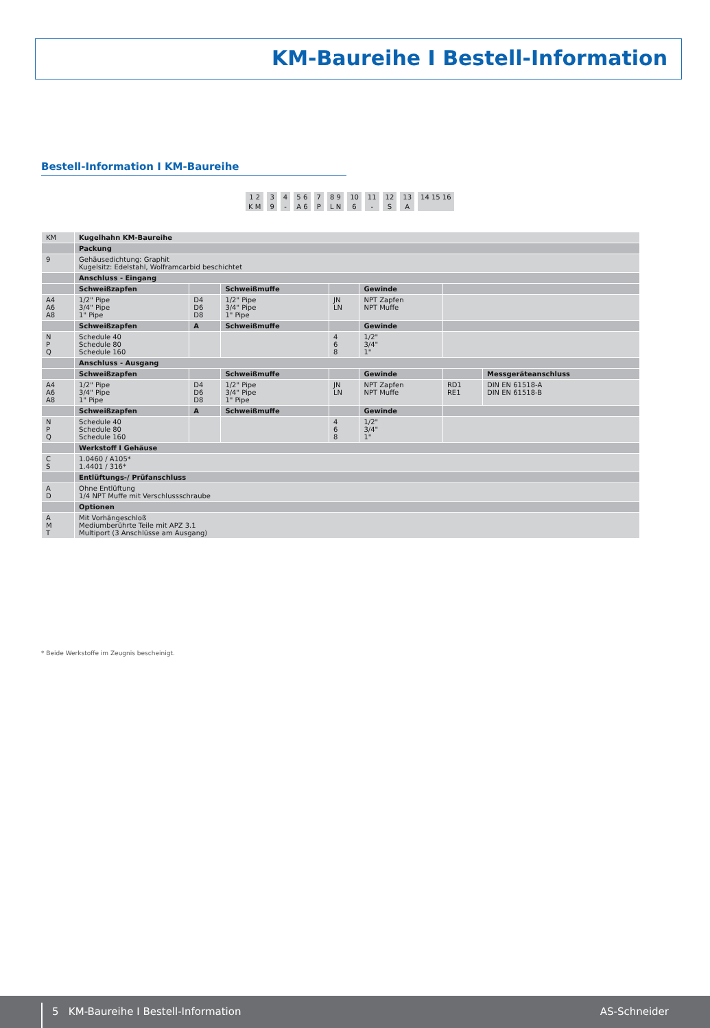KM-Baureihe I Bestell-Information
Bestell-Information I KM-Baureihe
| 1 2 | 3 | 4 | 5 6 | 7 | 8 9 | 10 | 11 | 12 | 13 | 14 15 16 |
| K M | 9 | - | A 6 | P | L N | 6 | - | S | A | |
| KM | Kugelhahn KM-Baureihe | | | | | | |
| | Packung | | | | | | |
| 9 | Gehäusedichtung: Graphit Kugelsitz: Edelstahl, Wolframcarbid beschichtet | | | | | | |
| | Anschluss - Eingang | | | | | | |
| | Schweißzapfen | | Schweißmuffe | | Gewinde | | |
| A4 A6 A8 | 1/2" Pipe 3/4" Pipe 1" Pipe | D4 D6 D8 | 1/2" Pipe 3/4" Pipe 1" Pipe | JN LN | NPT Zapfen NPT Muffe | | |
| | Schweißzapfen | A | Schweißmuffe | | Gewinde | | |
| N P Q | Schedule 40 Schedule 80 Schedule 160 | | | 4 6 8 | 1/2" 3/4" 1" | | |
| | Anschluss - Ausgang | | | | | | |
| | Schweißzapfen | | Schweißmuffe | | Gewinde | | Messgeräteanschluss |
| A4 A6 A8 | 1/2" Pipe 3/4" Pipe 1" Pipe | D4 D6 D8 | 1/2" Pipe 3/4" Pipe 1" Pipe | JN LN | NPT Zapfen NPT Muffe | RD1 RE1 | DIN EN 61518-A DIN EN 61518-B |
| | Schweißzapfen | A | Schweißmuffe | | Gewinde | | |
| N P Q | Schedule 40 Schedule 80 Schedule 160 | | | 4 6 8 | 1/2" 3/4" 1" | | |
| | Werkstoff I Gehäuse | | | | | | |
| C S | 1.0460 / A105* 1.4401 / 316* | | | | | | |
| | Entlüftungs-/ Prüfanschluss | | | | | | |
| A D | Ohne Entlüftung 1/4 NPT Muffe mit Verschlussschraube | | | | | | |
| | Optionen | | | | | | |
| A M T | Mit Vorhängeschloß Mediumberührte Teile mit APZ 3.1 Multiport (3 Anschlüsse am Ausgang) | | | | | | |
* Beide Werkstoffe im Zeugnis bescheinigt.
5 KM-Baureihe I Bestell-Information
AS-Schneider